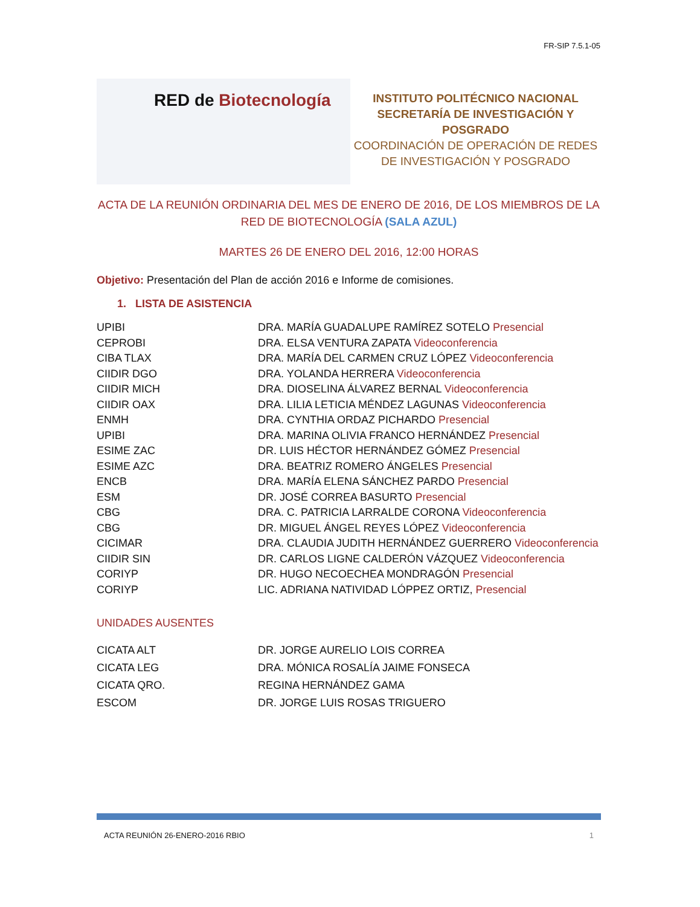FR-SIP 7.5.1-05
RED de Biotecnología
INSTITUTO POLITÉCNICO NACIONAL
SECRETARÍA DE INVESTIGACIÓN Y
POSGRADO
COORDINACIÓN DE OPERACIÓN DE REDES
DE INVESTIGACIÓN Y POSGRADO
ACTA DE LA REUNIÓN ORDINARIA DEL MES DE ENERO DE 2016, DE LOS MIEMBROS DE LA RED DE BIOTECNOLOGÍA (SALA AZUL)
MARTES 26 DE ENERO DEL 2016, 12:00 HORAS
Objetivo: Presentación del Plan de acción 2016 e Informe de comisiones.
1. LISTA DE ASISTENCIA
| UPIBI | DRA. MARÍA GUADALUPE RAMÍREZ SOTELO Presencial |
| CEPROBI | DRA. ELSA VENTURA ZAPATA Videoconferencia |
| CIBA TLAX | DRA. MARÍA DEL CARMEN CRUZ LÓPEZ Videoconferencia |
| CIIDIR DGO | DRA. YOLANDA HERRERA Videoconferencia |
| CIIDIR MICH | DRA. DIOSELINA ÁLVAREZ BERNAL Videoconferencia |
| CIIDIR OAX | DRA. LILIA LETICIA MÉNDEZ LAGUNAS Videoconferencia |
| ENMH | DRA. CYNTHIA ORDAZ PICHARDO Presencial |
| UPIBI | DRA. MARINA OLIVIA FRANCO HERNÁNDEZ Presencial |
| ESIME ZAC | DR. LUIS HÉCTOR HERNÁNDEZ GÓMEZ Presencial |
| ESIME AZC | DRA. BEATRIZ ROMERO ÁNGELES Presencial |
| ENCB | DRA. MARÍA ELENA SÁNCHEZ PARDO Presencial |
| ESM | DR. JOSÉ CORREA BASURTO Presencial |
| CBG | DRA. C. PATRICIA LARRALDE CORONA Videoconferencia |
| CBG | DR. MIGUEL ÁNGEL REYES LÓPEZ Videoconferencia |
| CICIMAR | DRA. CLAUDIA JUDITH HERNÁNDEZ GUERRERO Videoconferencia |
| CIIDIR SIN | DR. CARLOS LIGNE CALDERÓN VÁZQUEZ Videoconferencia |
| CORIYP | DR. HUGO NECOECHEA MONDRAGÓN Presencial |
| CORIYP | LIC. ADRIANA NATIVIDAD LÓPPEZ ORTIZ, Presencial |
UNIDADES AUSENTES
| CICATA ALT | DR. JORGE AURELIO LOIS CORREA |
| CICATA LEG | DRA. MÓNICA ROSALÍA JAIME FONSECA |
| CICATA QRO. | REGINA HERNÁNDEZ GAMA |
| ESCOM | DR. JORGE LUIS ROSAS TRIGUERO |
ACTA REUNIÓN 26-ENERO-2016 RBIO 1